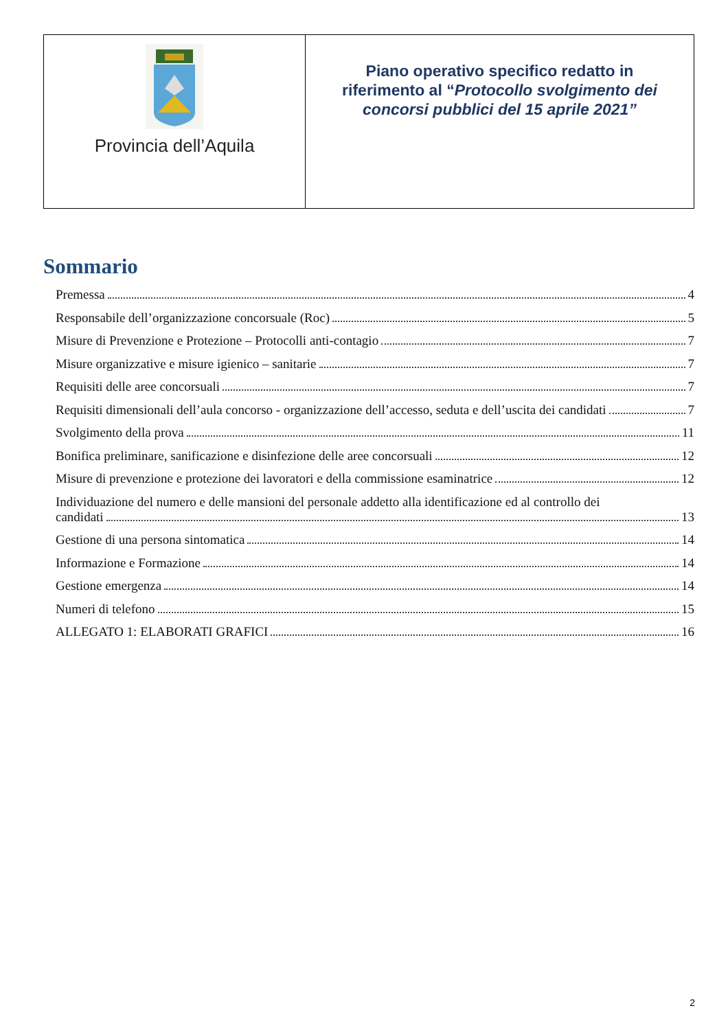| Provincia dell’Aquila | Piano operativo specifico redatto in riferimento al “ Protocollo svolgimento dei concorsi pubblici del 15 aprile 2021” |
Sommario
Premessa 4
Responsabile dell’organizzazione concorsuale (Roc) 5
Misure di Prevenzione e Protezione – Protocolli anti-contagio 7
Misure organizzative e misure igienico – sanitarie 7
Requisiti delle aree concorsuali 7
Requisiti dimensionali dell’aula concorso - organizzazione dell’accesso, seduta e dell’uscita dei candidati 7
Svolgimento della prova 11
Bonifica preliminare, sanificazione e disinfezione delle aree concorsuali 12
Misure di prevenzione e protezione dei lavoratori e della commissione esaminatrice 12
Individuazione del numero e delle mansioni del personale addetto alla identificazione ed al controllo dei
candidati 13
Gestione di una persona sintomatica 14
Informazione e Formazione 14
Gestione emergenza 14
Numeri di telefono 15
ALLEGATO 1: ELABORATI GRAFICI 16
2